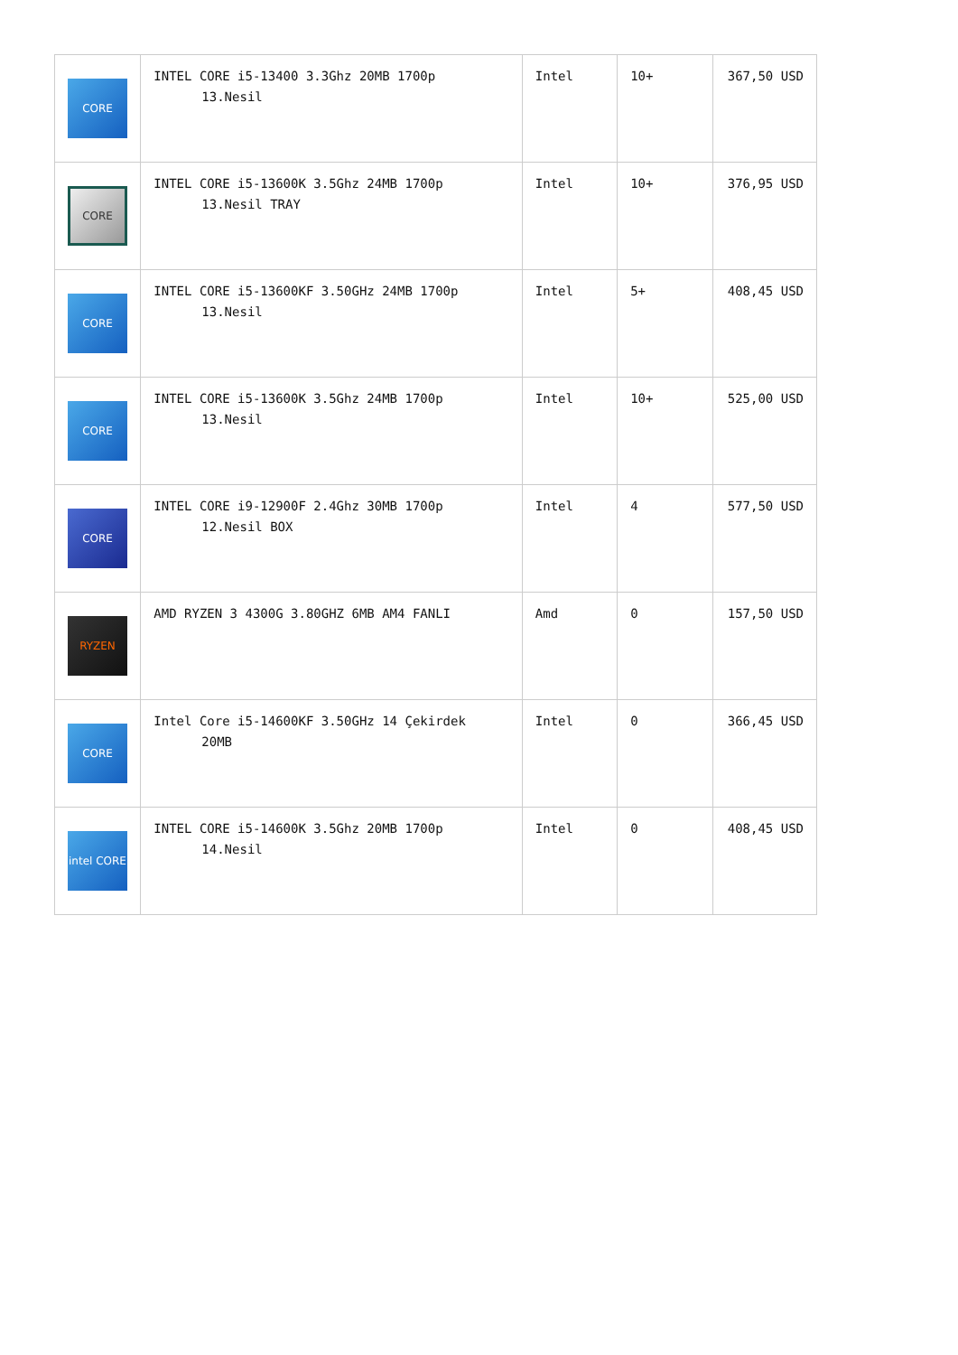| CORE | INTEL CORE i5-13400 3.3Ghz 20MB 1700p 13.Nesil | Intel | 10+ | 367,50 USD |
| CORE | INTEL CORE i5-13600K 3.5Ghz 24MB 1700p 13.Nesil TRAY | Intel | 10+ | 376,95 USD |
| CORE | INTEL CORE i5-13600KF 3.50GHz 24MB 1700p 13.Nesil | Intel | 5+ | 408,45 USD |
| CORE | INTEL CORE i5-13600K 3.5Ghz 24MB 1700p 13.Nesil | Intel | 10+ | 525,00 USD |
| CORE | INTEL CORE i9-12900F 2.4Ghz 30MB 1700p 12.Nesil BOX | Intel | 4 | 577,50 USD |
| RYZEN | AMD RYZEN 3 4300G 3.80GHZ 6MB AM4 FANLI | Amd | 0 | 157,50 USD |
| CORE | Intel Core i5-14600KF 3.50GHz 14 Çekirdek 20MB | Intel | 0 | 366,45 USD |
| intel CORE | INTEL CORE i5-14600K 3.5Ghz 20MB 1700p 14.Nesil | Intel | 0 | 408,45 USD |